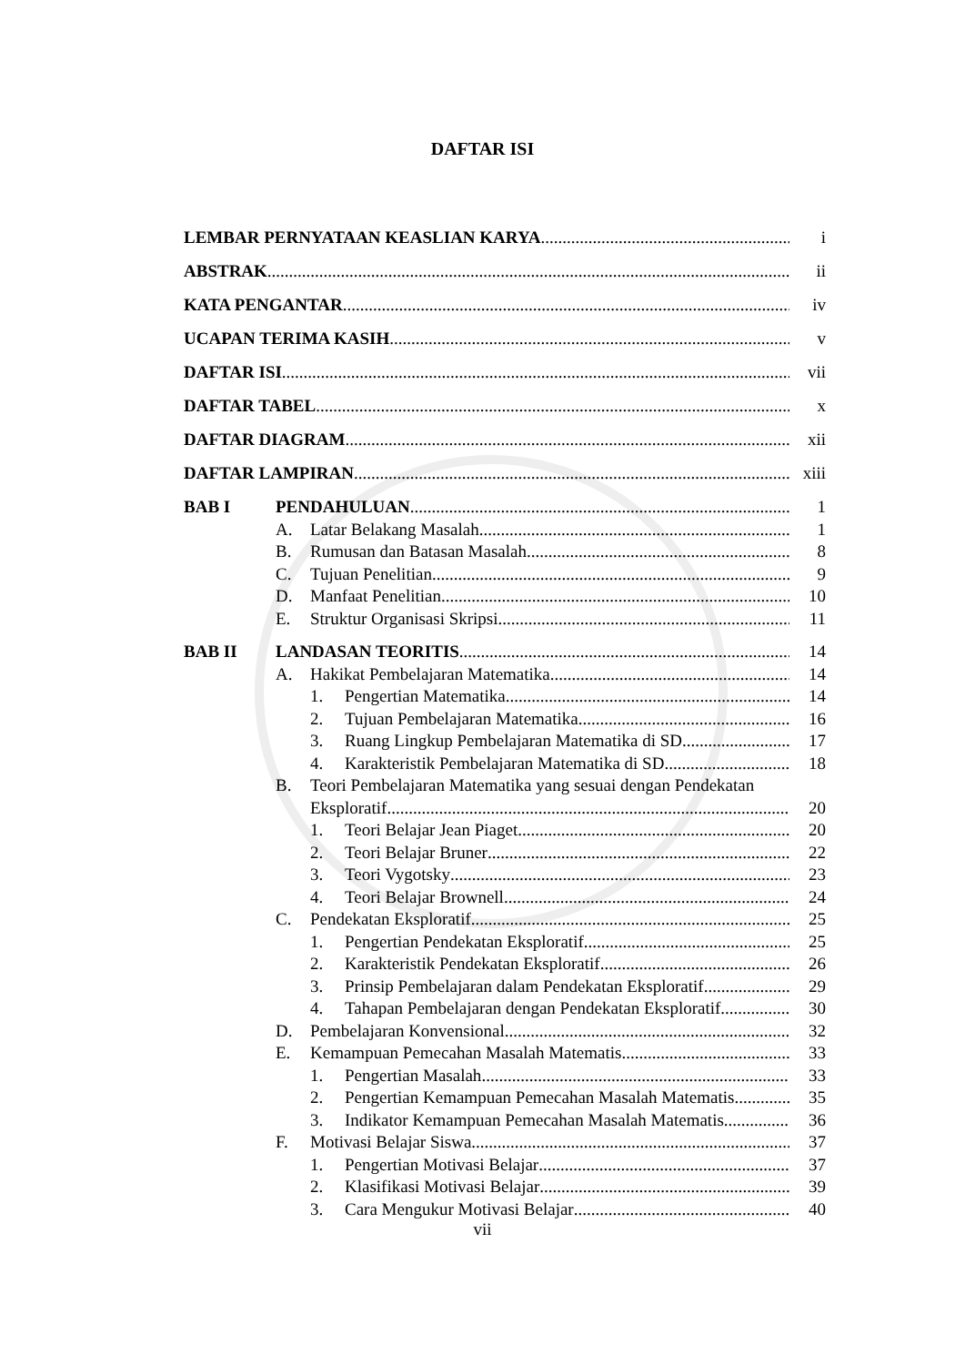DAFTAR ISI
LEMBAR PERNYATAAN KEASLIAN KARYA i
ABSTRAK ii
KATA PENGANTAR iv
UCAPAN TERIMA KASIH v
DAFTAR ISI vii
DAFTAR TABEL x
DAFTAR DIAGRAM xii
DAFTAR LAMPIRAN xiii
BAB I PENDAHULUAN 1
A. Latar Belakang Masalah 1
B. Rumusan dan Batasan Masalah 8
C. Tujuan Penelitian 9
D. Manfaat Penelitian 10
E. Struktur Organisasi Skripsi 11
BAB II LANDASAN TEORITIS 14
A. Hakikat Pembelajaran Matematika 14
1. Pengertian Matematika 14
2. Tujuan Pembelajaran Matematika 16
3. Ruang Lingkup Pembelajaran Matematika di SD 17
4. Karakteristik Pembelajaran Matematika di SD 18
B. Teori Pembelajaran Matematika yang sesuai dengan Pendekatan
Eksploratif 20
1. Teori Belajar Jean Piaget 20
2. Teori Belajar Bruner 22
3. Teori Vygotsky 23
4. Teori Belajar Brownell 24
C. Pendekatan Eksploratif 25
1. Pengertian Pendekatan Eksploratif 25
2. Karakteristik Pendekatan Eksploratif 26
3. Prinsip Pembelajaran dalam Pendekatan Eksploratif 29
4. Tahapan Pembelajaran dengan Pendekatan Eksploratif 30
D. Pembelajaran Konvensional 32
E. Kemampuan Pemecahan Masalah Matematis 33
1. Pengertian Masalah 33
2. Pengertian Kemampuan Pemecahan Masalah Matematis 35
3. Indikator Kemampuan Pemecahan Masalah Matematis 36
F. Motivasi Belajar Siswa 37
1. Pengertian Motivasi Belajar 37
2. Klasifikasi Motivasi Belajar 39
3. Cara Mengukur Motivasi Belajar 40
vii